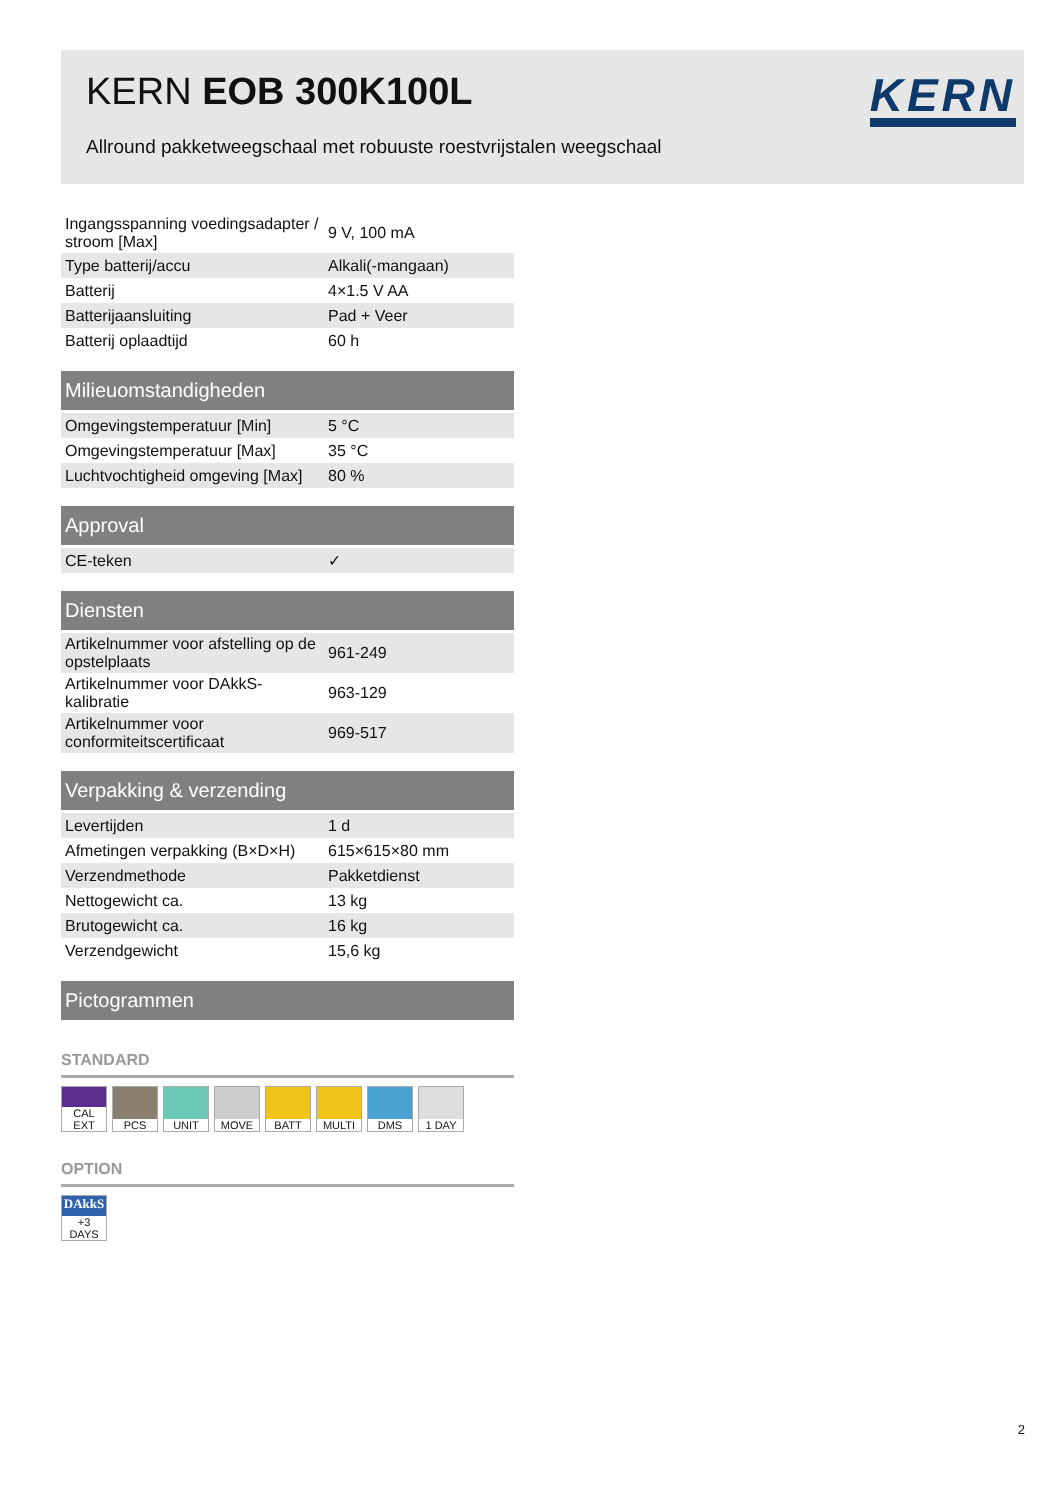KERN EOB 300K100L
Allround pakketweegschaal met robuuste roestvrijstalen weegschaal
KERN
| Ingangsspanning voedingsadapter / stroom [Max] | 9 V, 100 mA |
| Type batterij/accu | Alkali(-mangaan) |
| Batterij | 4×1.5 V AA |
| Batterijaansluiting | Pad + Veer |
| Batterij oplaadtijd | 60 h |
| Milieuomstandigheden | |
| Omgevingstemperatuur [Min] | 5 °C |
| Omgevingstemperatuur [Max] | 35 °C |
| Luchtvochtigheid omgeving [Max] | 80 % |
| Approval | |
| CE-teken | ✓ |
| Diensten | |
| Artikelnummer voor afstelling op de opstelplaats | 961-249 |
| Artikelnummer voor DAkkS-kalibratie | 963-129 |
| Artikelnummer voor conformiteitscertificaat | 969-517 |
| Verpakking & verzending | |
| Levertijden | 1 d |
| Afmetingen verpakking (B×D×H) | 615×615×80 mm |
| Verzendmethode | Pakketdienst |
| Nettogewicht ca. | 13 kg |
| Brutogewicht ca. | 16 kg |
| Verzendgewicht | 15,6 kg |
| Pictogrammen | |
STANDARD
CAL EXT
PCS UNIT MOVE BATT MULTI DMS 1 DAY
OPTION
DAkkS
+3 DAYS
2